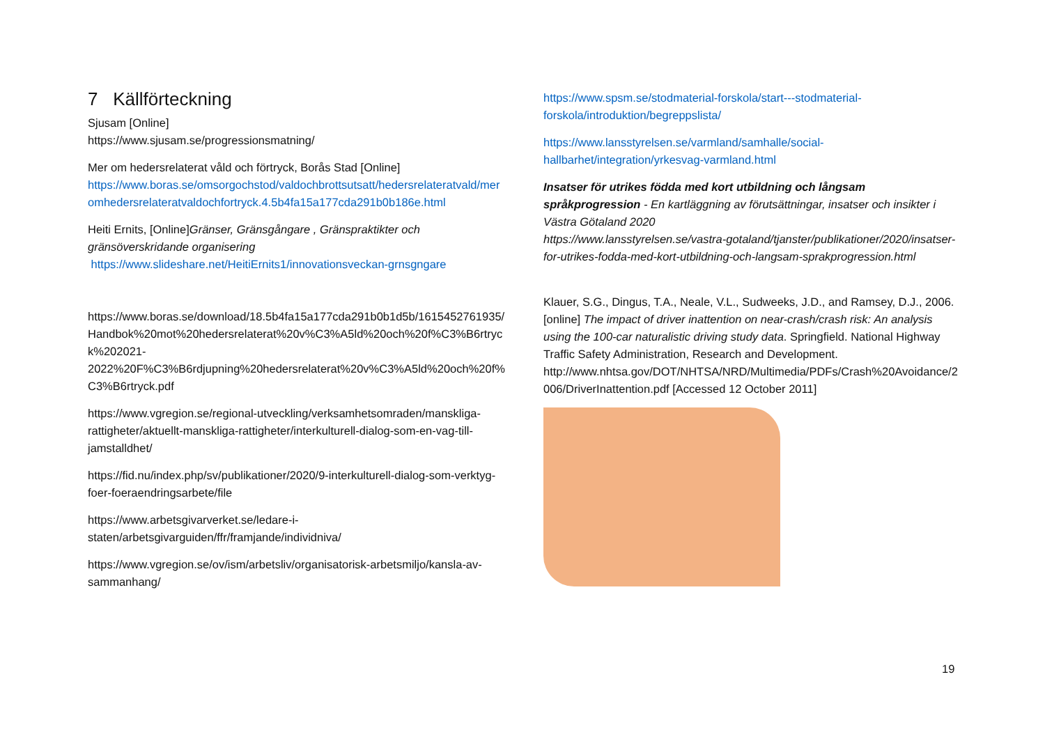7 Källförteckning
Sjusam [Online]
https://www.sjusam.se/progressionsmatning/
Mer om hedersrelaterat våld och förtryck, Borås Stad [Online]
https://www.boras.se/omsorgochstod/valdochbrottsutsatt/hedersrelateratvald/meromhedersrelateratvaldochfortryck.4.5b4fa15a177cda291b0b186e.html
Heiti Ernits, [Online]Gränser, Gränsgångare , Gränspraktikter och gränsöverskridande organisering
https://www.slideshare.net/HeitiErnits1/innovationsveckan-grnsgngare
https://www.boras.se/download/18.5b4fa15a177cda291b0b1d5b/1615452761935/Handbok%20mot%20hedersrelaterat%20v%C3%A5ld%20och%20f%C3%B6rtryck%202021-2022%20F%C3%B6rdjupning%20hedersrelaterat%20v%C3%A5ld%20och%20f%C3%B6rtryck.pdf
https://www.vgregion.se/regional-utveckling/verksamhetsomraden/manskliga-rattigheter/aktuellt-manskliga-rattigheter/interkulturell-dialog-som-en-vag-till-jamstalldhet/
https://fid.nu/index.php/sv/publikationer/2020/9-interkulturell-dialog-som-verktyg-foer-foeraendringsarbete/file
https://www.arbetsgivarverket.se/ledare-i-staten/arbetsgivarguiden/ffr/framjande/individniva/
https://www.vgregion.se/ov/ism/arbetsliv/organisatorisk-arbetsmiljo/kansla-av-sammanhang/
https://www.spsm.se/stodmaterial-forskola/start---stodmaterial-forskola/introduktion/begreppslista/
https://www.lansstyrelsen.se/varmland/samhalle/social-hallbarhet/integration/yrkesvag-varmland.html
Insatser för utrikes födda med kort utbildning och långsam språkprogression - En kartläggning av förutsättningar, insatser och insikter i Västra Götaland 2020
https://www.lansstyrelsen.se/vastra-gotaland/tjanster/publikationer/2020/insatser-for-utrikes-fodda-med-kort-utbildning-och-langsam-sprakprogression.html
Klauer, S.G., Dingus, T.A., Neale, V.L., Sudweeks, J.D., and Ramsey, D.J., 2006. [online] The impact of driver inattention on near-crash/crash risk: An analysis using the 100-car naturalistic driving study data. Springfield. National Highway Traffic Safety Administration, Research and Development.
http://www.nhtsa.gov/DOT/NHTSA/NRD/Multimedia/PDFs/Crash%20Avoidance/2006/DriverInattention.pdf [Accessed 12 October 2011]
19